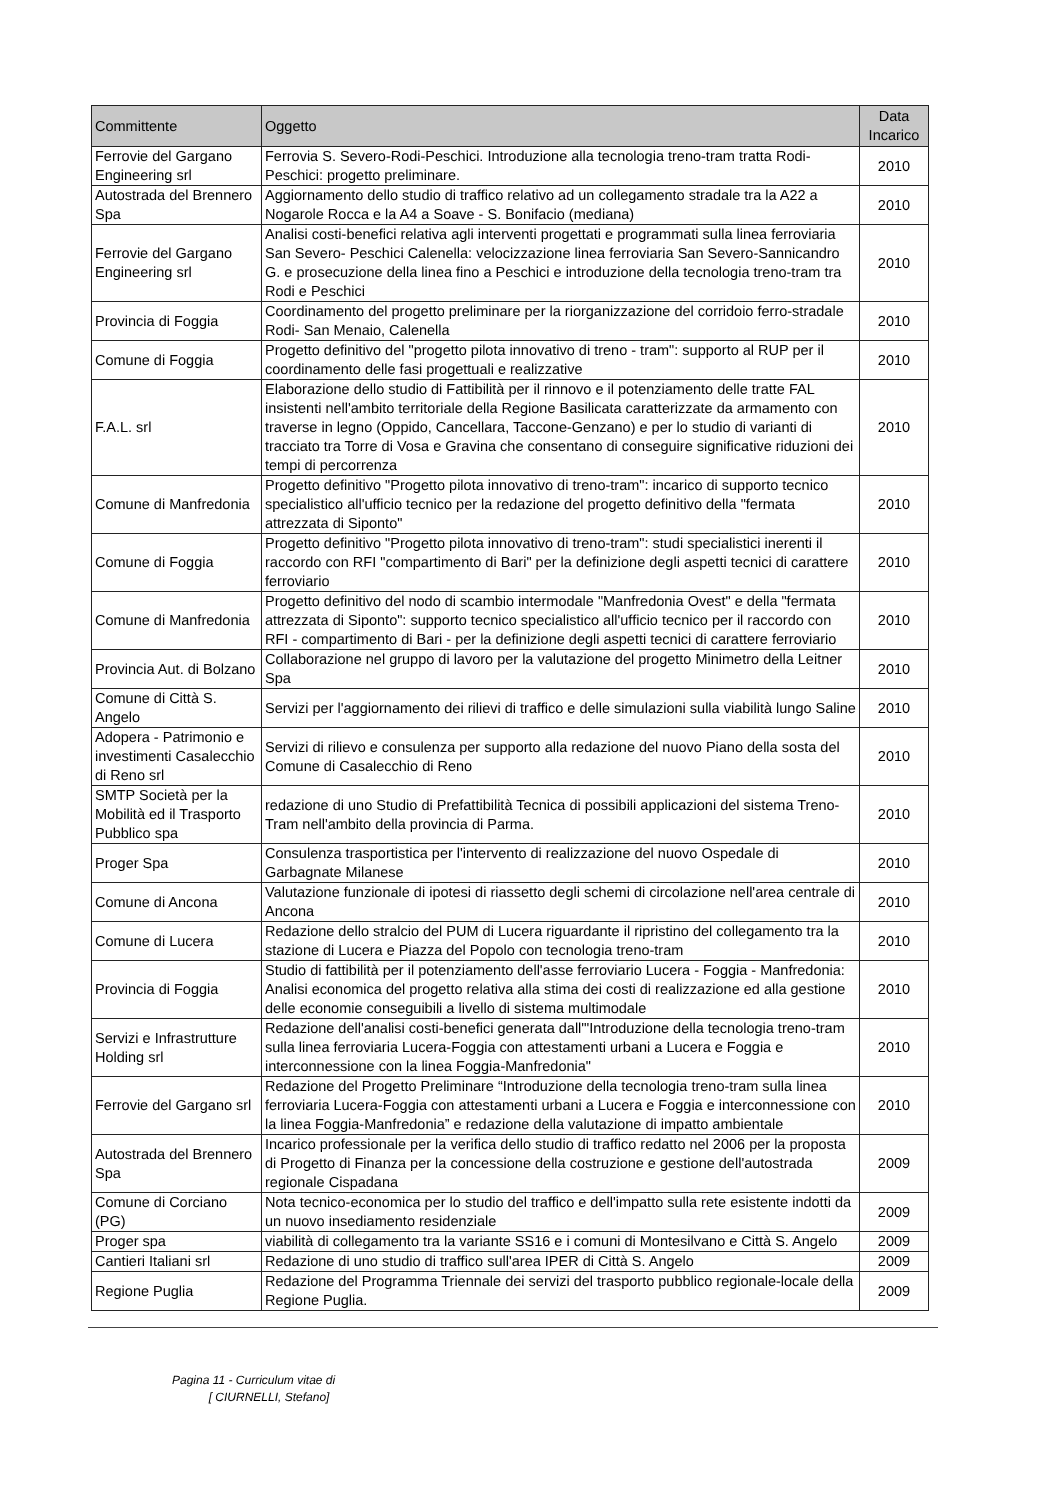| Committente | Oggetto | Data Incarico |
| --- | --- | --- |
| Ferrovie del Gargano Engineering srl | Ferrovia S. Severo-Rodi-Peschici. Introduzione alla tecnologia treno-tram tratta Rodi-Peschici: progetto preliminare. | 2010 |
| Autostrada del Brennero Spa | Aggiornamento dello studio di traffico relativo ad un collegamento stradale tra la A22 a Nogarole Rocca e la A4 a Soave - S. Bonifacio (mediana) | 2010 |
| Ferrovie del Gargano Engineering srl | Analisi costi-benefici relativa agli interventi progettati e programmati sulla linea ferroviaria San Severo- Peschici Calenella: velocizzazione linea ferroviaria San Severo-Sannicandro G. e prosecuzione della linea fino a Peschici e introduzione della tecnologia treno-tram tra Rodi e Peschici | 2010 |
| Provincia di Foggia | Coordinamento del progetto preliminare per la riorganizzazione del corridoio ferro-stradale Rodi- San Menaio, Calenella | 2010 |
| Comune di Foggia | Progetto definitivo del "progetto pilota innovativo di treno - tram": supporto al RUP per il coordinamento delle fasi progettuali e realizzative | 2010 |
| F.A.L. srl | Elaborazione dello studio di Fattibilità per il rinnovo e il potenziamento delle tratte FAL insistenti nell'ambito territoriale della Regione Basilicata caratterizzate da armamento con traverse in legno (Oppido, Cancellara, Taccone-Genzano) e per lo studio di varianti di tracciato tra Torre di Vosa e Gravina che consentano di conseguire significative riduzioni dei tempi di percorrenza | 2010 |
| Comune di Manfredonia | Progetto definitivo "Progetto pilota innovativo di treno-tram": incarico di supporto tecnico specialistico all'ufficio tecnico per la redazione del progetto definitivo della "fermata attrezzata di Siponto" | 2010 |
| Comune di Foggia | Progetto definitivo "Progetto pilota innovativo di treno-tram": studi specialistici inerenti il raccordo con RFI "compartimento di Bari" per la definizione degli aspetti tecnici di carattere ferroviario | 2010 |
| Comune di Manfredonia | Progetto definitivo del nodo di scambio intermodale "Manfredonia Ovest" e della "fermata attrezzata di Siponto": supporto tecnico specialistico all'ufficio tecnico per il raccordo con RFI - compartimento di Bari - per la definizione degli aspetti tecnici di carattere ferroviario | 2010 |
| Provincia Aut. di Bolzano | Collaborazione nel gruppo di lavoro per la valutazione del progetto Minimetro della Leitner Spa | 2010 |
| Comune di Città S. Angelo | Servizi per l'aggiornamento dei rilievi di traffico e delle simulazioni sulla viabilità lungo Saline | 2010 |
| Adopera - Patrimonio e investimenti Casalecchio di Reno srl | Servizi di rilievo e consulenza per supporto alla redazione del nuovo Piano della sosta del Comune di Casalecchio di Reno | 2010 |
| SMTP Società per la Mobilità ed il Trasporto Pubblico spa | redazione di uno Studio di Prefattibilità Tecnica di possibili applicazioni del sistema Treno-Tram nell'ambito della provincia di Parma. | 2010 |
| Proger Spa | Consulenza trasportistica per l'intervento di realizzazione del nuovo Ospedale di Garbagnate Milanese | 2010 |
| Comune di Ancona | Valutazione funzionale di ipotesi di riassetto degli schemi di circolazione nell'area centrale di Ancona | 2010 |
| Comune di Lucera | Redazione dello stralcio del PUM di Lucera riguardante il ripristino del collegamento tra la stazione di Lucera e Piazza del Popolo con tecnologia treno-tram | 2010 |
| Provincia di Foggia | Studio di fattibilità per il potenziamento dell'asse ferroviario Lucera - Foggia - Manfredonia: Analisi economica del progetto relativa alla stima dei costi di realizzazione ed alla gestione delle economie conseguibili a livello di sistema multimodale | 2010 |
| Servizi e Infrastrutture Holding srl | Redazione dell'analisi costi-benefici generata dall'"Introduzione della tecnologia treno-tram sulla linea ferroviaria Lucera-Foggia con attestamenti urbani a Lucera e Foggia e interconnessione con la linea Foggia-Manfredonia" | 2010 |
| Ferrovie del Gargano srl | Redazione del Progetto Preliminare “Introduzione della tecnologia treno-tram sulla linea ferroviaria Lucera-Foggia con attestamenti urbani a Lucera e Foggia e interconnessione con la linea Foggia-Manfredonia” e redazione della valutazione di impatto ambientale | 2010 |
| Autostrada del Brennero Spa | Incarico professionale per la verifica dello studio di traffico redatto nel 2006 per la proposta di Progetto di Finanza per la concessione della costruzione e gestione dell'autostrada regionale Cispadana | 2009 |
| Comune di Corciano (PG) | Nota tecnico-economica per lo studio del traffico e dell'impatto sulla rete esistente indotti da un nuovo insediamento residenziale | 2009 |
| Proger spa | viabilità di collegamento tra la variante SS16 e i comuni di Montesilvano e Città S. Angelo | 2009 |
| Cantieri Italiani srl | Redazione di uno studio di traffico sull'area IPER di Città S. Angelo | 2009 |
| Regione Puglia | Redazione del Programma Triennale dei servizi del trasporto pubblico regionale-locale della Regione Puglia. | 2009 |
Pagina 11 - Curriculum vitae di
[ CIURNELLI, Stefano]